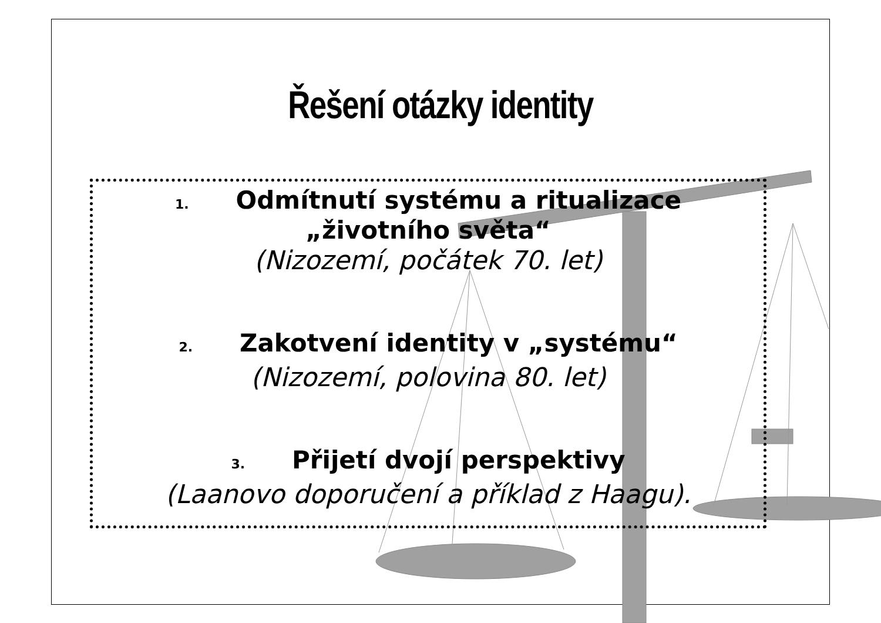Řešení otázky identity
1. Odmítnutí systému a ritualizace
„životního světa“
(Nizozemí, počátek 70. let)
2. Zakotvení identity v „systému“
(Nizozemí, polovina 80. let)
3. Přijetí dvojí perspektivy
(Laanovo doporučení a příklad z Haagu).